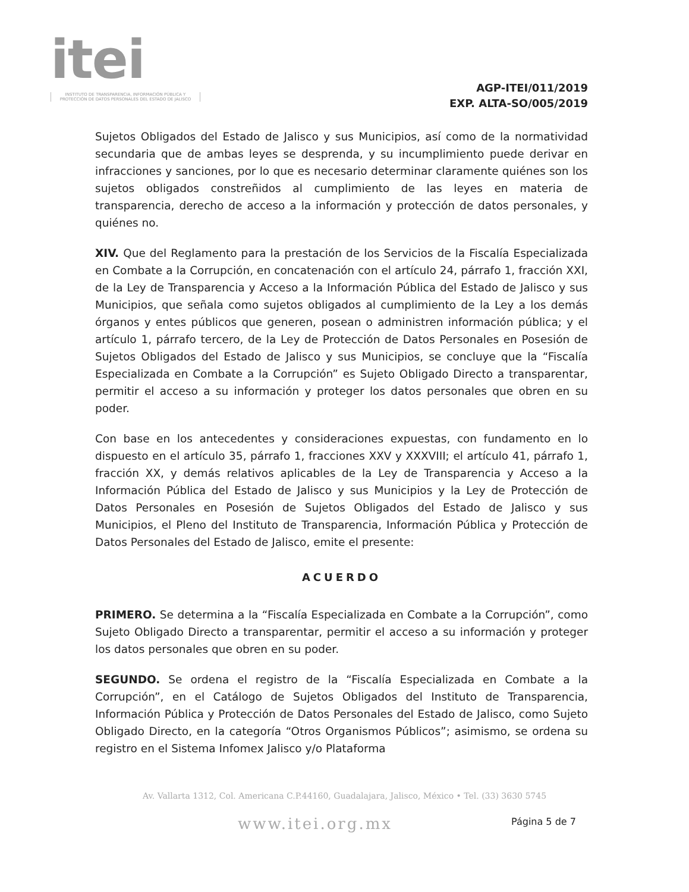itei
INSTITUTO DE TRANSPARENCIA, INFORMACIÓN PÚBLICA Y PROTECCIÓN DE DATOS PERSONALES DEL ESTADO DE JALISCO
AGP-ITEI/011/2019
EXP. ALTA-SO/005/2019
Sujetos Obligados del Estado de Jalisco y sus Municipios, así como de la normatividad secundaria que de ambas leyes se desprenda, y su incumplimiento puede derivar en infracciones y sanciones, por lo que es necesario determinar claramente quiénes son los sujetos obligados constreñidos al cumplimiento de las leyes en materia de transparencia, derecho de acceso a la información y protección de datos personales, y quiénes no.
XIV. Que del Reglamento para la prestación de los Servicios de la Fiscalía Especializada en Combate a la Corrupción, en concatenación con el artículo 24, párrafo 1, fracción XXI, de la Ley de Transparencia y Acceso a la Información Pública del Estado de Jalisco y sus Municipios, que señala como sujetos obligados al cumplimiento de la Ley a los demás órganos y entes públicos que generen, posean o administren información pública; y el artículo 1, párrafo tercero, de la Ley de Protección de Datos Personales en Posesión de Sujetos Obligados del Estado de Jalisco y sus Municipios, se concluye que la “Fiscalía Especializada en Combate a la Corrupción” es Sujeto Obligado Directo a transparentar, permitir el acceso a su información y proteger los datos personales que obren en su poder.
Con base en los antecedentes y consideraciones expuestas, con fundamento en lo dispuesto en el artículo 35, párrafo 1, fracciones XXV y XXXVIII; el artículo 41, párrafo 1, fracción XX, y demás relativos aplicables de la Ley de Transparencia y Acceso a la Información Pública del Estado de Jalisco y sus Municipios y la Ley de Protección de Datos Personales en Posesión de Sujetos Obligados del Estado de Jalisco y sus Municipios, el Pleno del Instituto de Transparencia, Información Pública y Protección de Datos Personales del Estado de Jalisco, emite el presente:
ACUERDO
PRIMERO. Se determina a la “Fiscalía Especializada en Combate a la Corrupción”, como Sujeto Obligado Directo a transparentar, permitir el acceso a su información y proteger los datos personales que obren en su poder.
SEGUNDO. Se ordena el registro de la “Fiscalía Especializada en Combate a la Corrupción”, en el Catálogo de Sujetos Obligados del Instituto de Transparencia, Información Pública y Protección de Datos Personales del Estado de Jalisco, como Sujeto Obligado Directo, en la categoría “Otros Organismos Públicos”; asimismo, se ordena su registro en el Sistema Infomex Jalisco y/o Plataforma
Av. Vallarta 1312, Col. Americana C.P.44160, Guadalajara, Jalisco, México • Tel. (33) 3630 5745
www.itei.org.mx Página 5 de 7